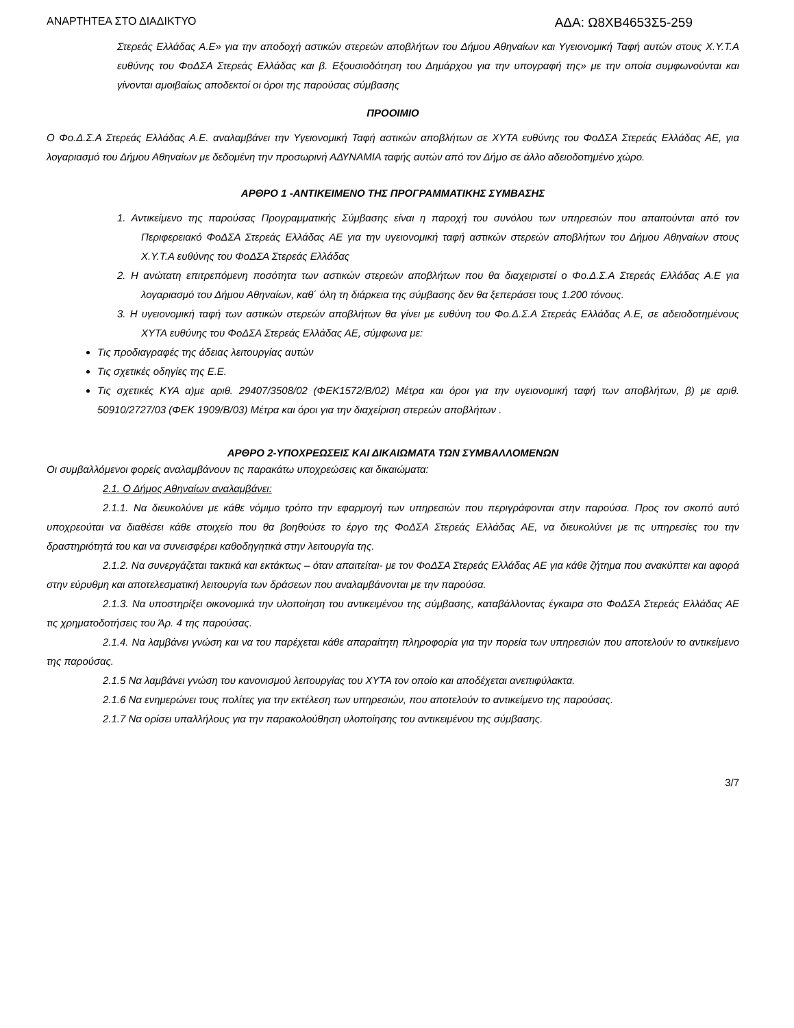ΑΝΑΡΤΗΤΕΑ ΣΤΟ ΔΙΑΔΙΚΤΥΟ ΑΔΑ: Ω8ΧΒ4653Σ5-259
Στερεάς Ελλάδας Α.Ε» για την αποδοχή αστικών στερεών αποβλήτων του Δήμου Αθηναίων και Υγειονομική Ταφή αυτών στους Χ.Υ.Τ.Α ευθύνης του ΦοΔΣΑ Στερεάς Ελλάδας και β. Εξουσιοδότηση του Δημάρχου για την υπογραφή της» με την οποία συμφωνούνται και γίνονται αμοιβαίως αποδεκτοί οι όροι της παρούσας σύμβασης
ΠΡΟΟΙΜΙΟ
Ο Φο.Δ.Σ.Α Στερεάς Ελλάδας Α.Ε. αναλαμβάνει την Υγειονομική Ταφή αστικών αποβλήτων σε ΧΥΤΑ ευθύνης του ΦοΔΣΑ Στερεάς Ελλάδας ΑΕ, για λογαριασμό του Δήμου Αθηναίων με δεδομένη την προσωρινή ΑΔΥΝΑΜΙΑ ταφής αυτών από τον Δήμο σε άλλο αδειοδοτημένο χώρο.
ΑΡΘΡΟ 1 -ΑΝΤΙΚΕΙΜΕΝΟ ΤΗΣ ΠΡΟΓΡΑΜΜΑΤΙΚΗΣ ΣΥΜΒΑΣΗΣ
1. Αντικείμενο της παρούσας Προγραμματικής Σύμβασης είναι η παροχή του συνόλου των υπηρεσιών που απαιτούνται από τον Περιφερειακό ΦοΔΣΑ Στερεάς Ελλάδας ΑΕ για την υγειονομική ταφή αστικών στερεών αποβλήτων του Δήμου Αθηναίων στους Χ.Υ.Τ.Α ευθύνης του ΦοΔΣΑ Στερεάς Ελλάδας
2. Η ανώτατη επιτρεπόμενη ποσότητα των αστικών στερεών αποβλήτων που θα διαχειριστεί ο Φο.Δ.Σ.Α Στερεάς Ελλάδας Α.Ε για λογαριασμό του Δήμου Αθηναίων, καθ΄ όλη τη διάρκεια της σύμβασης δεν θα ξεπεράσει τους 1.200 τόνους.
3. Η υγειονομική ταφή των αστικών στερεών αποβλήτων θα γίνει με ευθύνη του Φο.Δ.Σ.Α Στερεάς Ελλάδας Α.Ε, σε αδειοδοτημένους ΧΥΤΑ ευθύνης του ΦοΔΣΑ Στερεάς Ελλάδας ΑΕ, σύμφωνα με:
Τις προδιαγραφές της άδειας λειτουργίας αυτών
Τις σχετικές οδηγίες της Ε.Ε.
Τις σχετικές ΚΥΑ α)με αριθ. 29407/3508/02 (ΦΕΚ1572/Β/02) Μέτρα και όροι για την υγειονομική ταφή των αποβλήτων, β) με αριθ. 50910/2727/03 (ΦΕΚ 1909/Β/03) Μέτρα και όροι για την διαχείριση στερεών αποβλήτων .
ΑΡΘΡΟ 2-ΥΠΟΧΡΕΩΣΕΙΣ ΚΑΙ ΔΙΚΑΙΩΜΑΤΑ ΤΩΝ ΣΥΜΒΑΛΛΟΜΕΝΩΝ
Οι συμβαλλόμενοι φορείς αναλαμβάνουν τις παρακάτω υποχρεώσεις και δικαιώματα:
2.1. Ο Δήμος Αθηναίων αναλαμβάνει:
2.1.1. Να διευκολύνει με κάθε νόμιμο τρόπο την εφαρμογή των υπηρεσιών που περιγράφονται στην παρούσα. Προς τον σκοπό αυτό υποχρεούται να διαθέσει κάθε στοιχείο που θα βοηθούσε το έργο της ΦοΔΣΑ Στερεάς Ελλάδας ΑΕ, να διευκολύνει με τις υπηρεσίες του την δραστηριότητά του και να συνεισφέρει καθοδηγητικά στην λειτουργία της.
2.1.2. Να συνεργάζεται τακτικά και εκτάκτως – όταν απαιτείται- με τον ΦοΔΣΑ Στερεάς Ελλάδας ΑΕ για κάθε ζήτημα που ανακύπτει και αφορά στην εύρυθμη και αποτελεσματική λειτουργία των δράσεων που αναλαμβάνονται με την παρούσα.
2.1.3. Να υποστηρίξει οικονομικά την υλοποίηση του αντικειμένου της σύμβασης, καταβάλλοντας έγκαιρα στο ΦοΔΣΑ Στερεάς Ελλάδας ΑΕ τις χρηματοδοτήσεις του Άρ. 4 της παρούσας.
2.1.4. Να λαμβάνει γνώση και να του παρέχεται κάθε απαραίτητη πληροφορία για την πορεία των υπηρεσιών που αποτελούν το αντικείμενο της παρούσας.
2.1.5 Να λαμβάνει γνώση του κανονισμού λειτουργίας του ΧΥΤΑ τον οποίο και αποδέχεται ανεπιφύλακτα.
2.1.6 Να ενημερώνει τους πολίτες για την εκτέλεση των υπηρεσιών, που αποτελούν το αντικείμενο της παρούσας.
2.1.7 Να ορίσει υπαλλήλους για την παρακολούθηση υλοποίησης του αντικειμένου της σύμβασης.
3/7